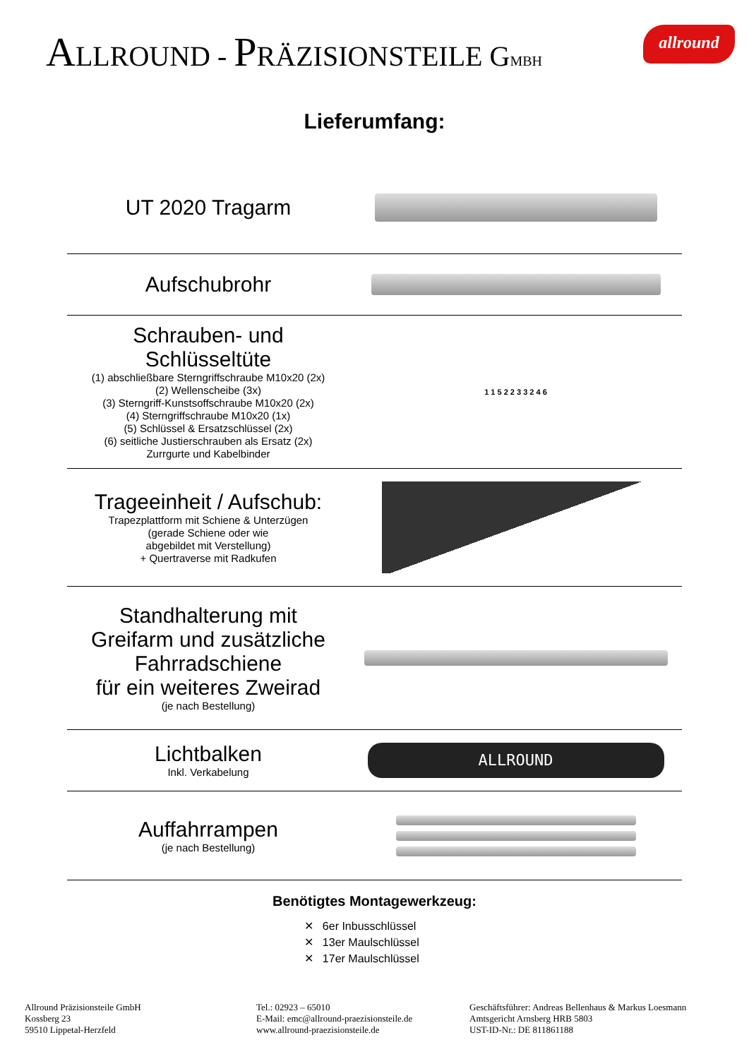ALLROUND - PRÄZISIONSTEILE GMBH
allround
Lieferumfang:
UT 2020 Tragarm
Aufschubrohr
Schrauben- und
Schlüsseltüte
(1) abschließbare Sterngriffschraube M10x20 (2x)
(2) Wellenscheibe (3x)
(3) Sterngriff-Kunstsoffschraube M10x20 (2x)
(4) Sterngriffschraube M10x20 (1x)
(5) Schlüssel & Ersatzschlüssel (2x)
(6) seitliche Justierschrauben als Ersatz (2x)
Zurrgurte und Kabelbinder
1 1 5 2 2 3 3 2 4 6
Trageeinheit / Aufschub:
Trapezplattform mit Schiene & Unterzügen
(gerade Schiene oder wie
abgebildet mit Verstellung)
+ Quertraverse mit Radkufen
Standhalterung mit
Greifarm und zusätzliche
Fahrradschiene
für ein weiteres Zweirad
(je nach Bestellung)
Lichtbalken
Inkl. Verkabelung
ALLROUND
Auffahrrampen
(je nach Bestellung)
Benötigtes Montagewerkzeug:
✕ 6er Inbusschlüssel
✕ 13er Maulschlüssel
✕ 17er Maulschlüssel
Allround Präzisionsteile GmbH
Kossberg 23
59510 Lippetal-Herzfeld
Tel.: 02923 – 65010
E-Mail: emc@allround-praezisionsteile.de
www.allround-praezisionsteile.de
Geschäftsführer: Andreas Bellenhaus & Markus Loesmann
Amtsgericht Arnsberg HRB 5803
UST-ID-Nr.: DE 811861188